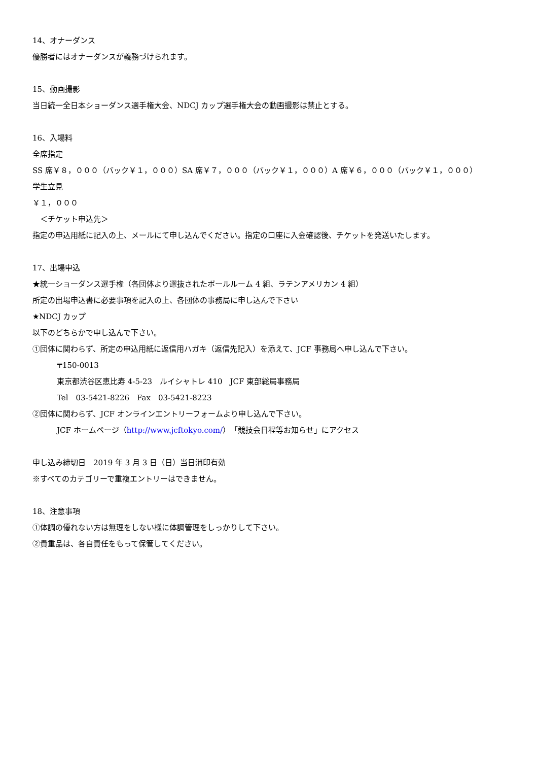14、オナーダンス
優勝者にはオナーダンスが義務づけられます。
15、動画撮影
当日統一全日本ショーダンス選手権大会、NDCJ カップ選手権大会の動画撮影は禁止とする。
16、入場料
全席指定
SS 席￥８，０００（バック￥１，０００）SA 席￥７，０００（バック￥１，０００）A 席￥６，０００（バック￥１，０００）
学生立見
￥１，０００
　＜チケット申込先＞
指定の申込用紙に記入の上、メールにて申し込んでください。指定の口座に入金確認後、チケットを発送いたします。
17、出場申込
★統一ショーダンス選手権（各団体より選抜されたボールルーム 4 組、ラテンアメリカン 4 組）
所定の出場申込書に必要事項を記入の上、各団体の事務局に申し込んで下さい
★NDCJ カップ
以下のどちらかで申し込んで下さい。
①団体に関わらず、所定の申込用紙に返信用ハガキ（返信先記入）を添えて、JCF 事務局へ申し込んで下さい。
〒150-0013
東京都渋谷区恵比寿 4-5-23　ルイシャトレ 410　JCF 東部総局事務局
Tel　03-5421-8226　Fax　03-5421-8223
②団体に関わらず、JCF オンラインエントリーフォームより申し込んで下さい。
JCF ホームページ（http://www.jcftokyo.com/）「競技会日程等お知らせ」にアクセス
申し込み締切日　2019 年 3 月 3 日（日）当日消印有効
※すべてのカテゴリーで重複エントリーはできません。
18、注意事項
①体調の優れない方は無理をしない様に体調管理をしっかりして下さい。
②貴重品は、各自責任をもって保管してください。